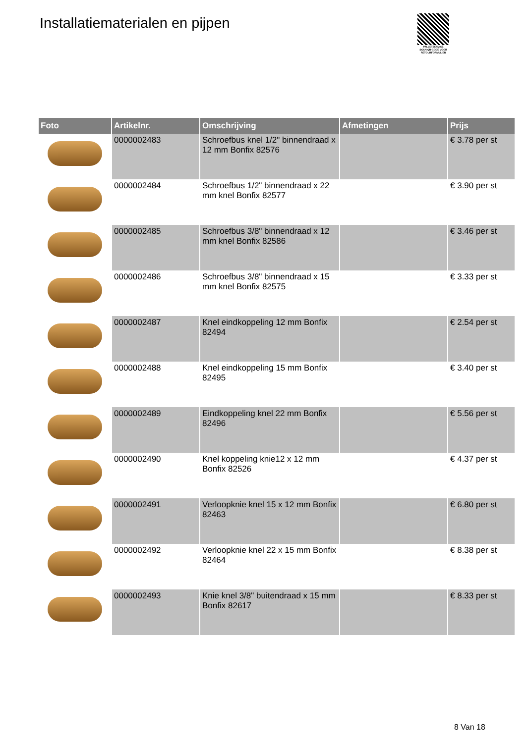Installatiematerialen en pijpen
PALLETSERVICE
SCAN QR-CODE VOOR RETOURFORMULIER
| Foto | Artikelnr. | Omschrijving | Afmetingen | Prijs |
| --- | --- | --- | --- | --- |
| | 0000002483 | Schroefbus knel 1/2" binnendraad x 12 mm Bonfix 82576 | | € 3.78 per st |
| | 0000002484 | Schroefbus 1/2" binnendraad x 22 mm knel Bonfix 82577 | | € 3.90 per st |
| | 0000002485 | Schroefbus 3/8" binnendraad x 12 mm knel Bonfix 82586 | | € 3.46 per st |
| | 0000002486 | Schroefbus 3/8" binnendraad x 15 mm knel Bonfix 82575 | | € 3.33 per st |
| | 0000002487 | Knel eindkoppeling 12 mm Bonfix 82494 | | € 2.54 per st |
| | 0000002488 | Knel eindkoppeling 15 mm Bonfix 82495 | | € 3.40 per st |
| | 0000002489 | Eindkoppeling knel 22 mm Bonfix 82496 | | € 5.56 per st |
| | 0000002490 | Knel koppeling knie12 x 12 mm Bonfix 82526 | | € 4.37 per st |
| | 0000002491 | Verloopknie knel 15 x 12 mm Bonfix 82463 | | € 6.80 per st |
| | 0000002492 | Verloopknie knel 22 x 15 mm Bonfix 82464 | | € 8.38 per st |
| | 0000002493 | Knie knel 3/8" buitendraad x 15 mm Bonfix 82617 | | € 8.33 per st |
8 Van 18